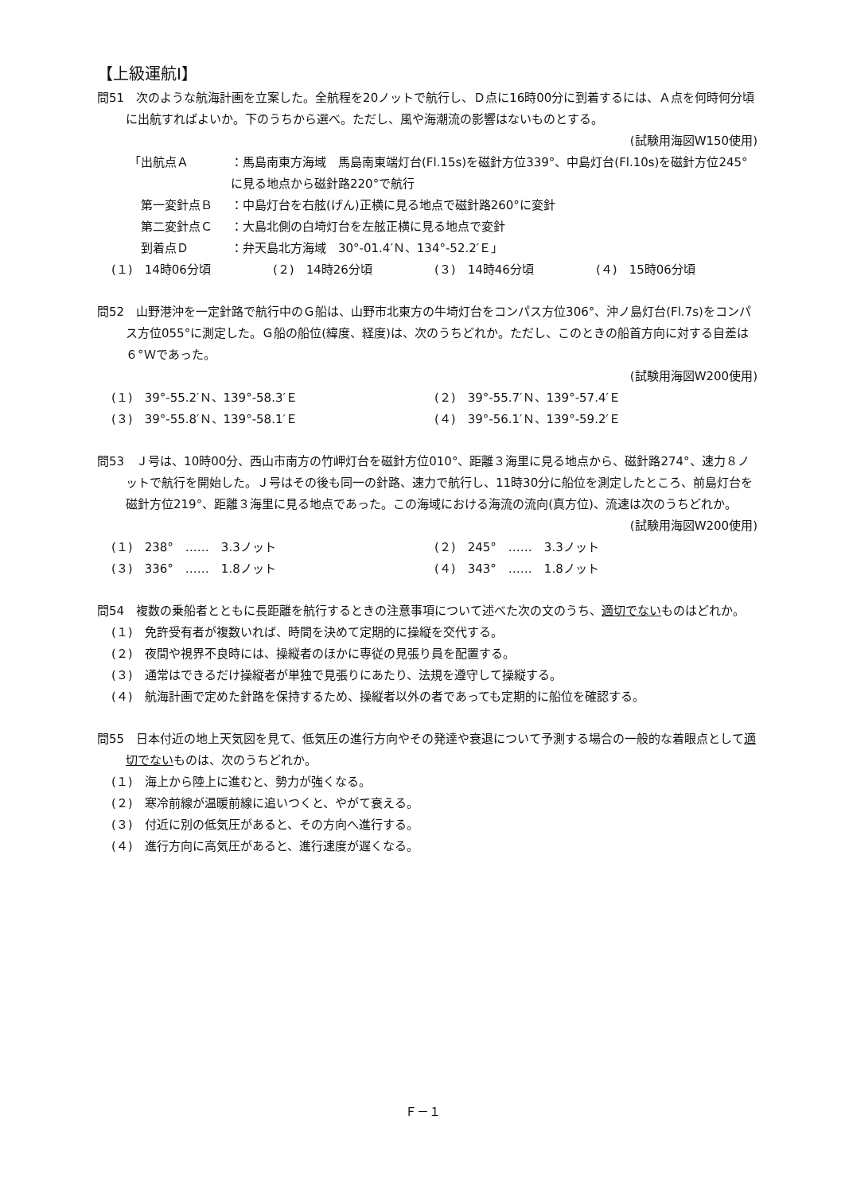【上級運航Ⅰ】
問51　次のような航海計画を立案した。全航程を20ノットで航行し、Ｄ点に16時00分に到着するには、Ａ点を何時何分頃に出航すればよいか。下のうちから選べ。ただし、風や海潮流の影響はないものとする。
(試験用海図W150使用)
「出航点Ａ ：馬島南東方海域　馬島南東端灯台(Fl.15s)を磁針方位339°、中島灯台(Fl.10s)を磁針方位245°に見る地点から磁針路220°で航行
　第一変針点Ｂ ：中島灯台を右舷(げん)正横に見る地点で磁針路260°に変針
　第二変針点Ｃ ：大島北側の白埼灯台を左舷正横に見る地点で変針
　到着点Ｄ ：弁天島北方海域　30°-01.4′Ｎ、134°-52.2′Ｅ」
(１)　14時06分頃 (２)　14時26分頃 (３)　14時46分頃 (４)　15時06分頃
問52　山野港沖を一定針路で航行中のＧ船は、山野市北東方の牛埼灯台をコンパス方位306°、沖ノ島灯台(Fl.7s)をコンパス方位055°に測定した。Ｇ船の船位(緯度、経度)は、次のうちどれか。ただし、このときの船首方向に対する自差は６°Ｗであった。
(試験用海図W200使用)
(１)　39°-55.2′Ｎ、139°-58.3′Ｅ (２)　39°-55.7′Ｎ、139°-57.4′Ｅ (３)　39°-55.8′Ｎ、139°-58.1′Ｅ (４)　39°-56.1′Ｎ、139°-59.2′Ｅ
問53　Ｊ号は、10時00分、西山市南方の竹岬灯台を磁針方位010°、距離３海里に見る地点から、磁針路274°、速力８ノットで航行を開始した。Ｊ号はその後も同一の針路、速力で航行し、11時30分に船位を測定したところ、前島灯台を磁針方位219°、距離３海里に見る地点であった。この海域における海流の流向(真方位)、流速は次のうちどれか。
(試験用海図W200使用)
(１)　238°　……　3.3ノット (２)　245°　……　3.3ノット (３)　336°　……　1.8ノット (４)　343°　……　1.8ノット
問54　複数の乗船者とともに長距離を航行するときの注意事項について述べた次の文のうち、適切でないものはどれか。
(１)　免許受有者が複数いれば、時間を決めて定期的に操縦を交代する。
(２)　夜間や視界不良時には、操縦者のほかに専従の見張り員を配置する。
(３)　通常はできるだけ操縦者が単独で見張りにあたり、法規を遵守して操縦する。
(４)　航海計画で定めた針路を保持するため、操縦者以外の者であっても定期的に船位を確認する。
問55　日本付近の地上天気図を見て、低気圧の進行方向やその発達や衰退について予測する場合の一般的な着眼点として適切でないものは、次のうちどれか。
(１)　海上から陸上に進むと、勢力が強くなる。
(２)　寒冷前線が温暖前線に追いつくと、やがて衰える。
(３)　付近に別の低気圧があると、その方向へ進行する。
(４)　進行方向に高気圧があると、進行速度が遅くなる。
Ｆ－１